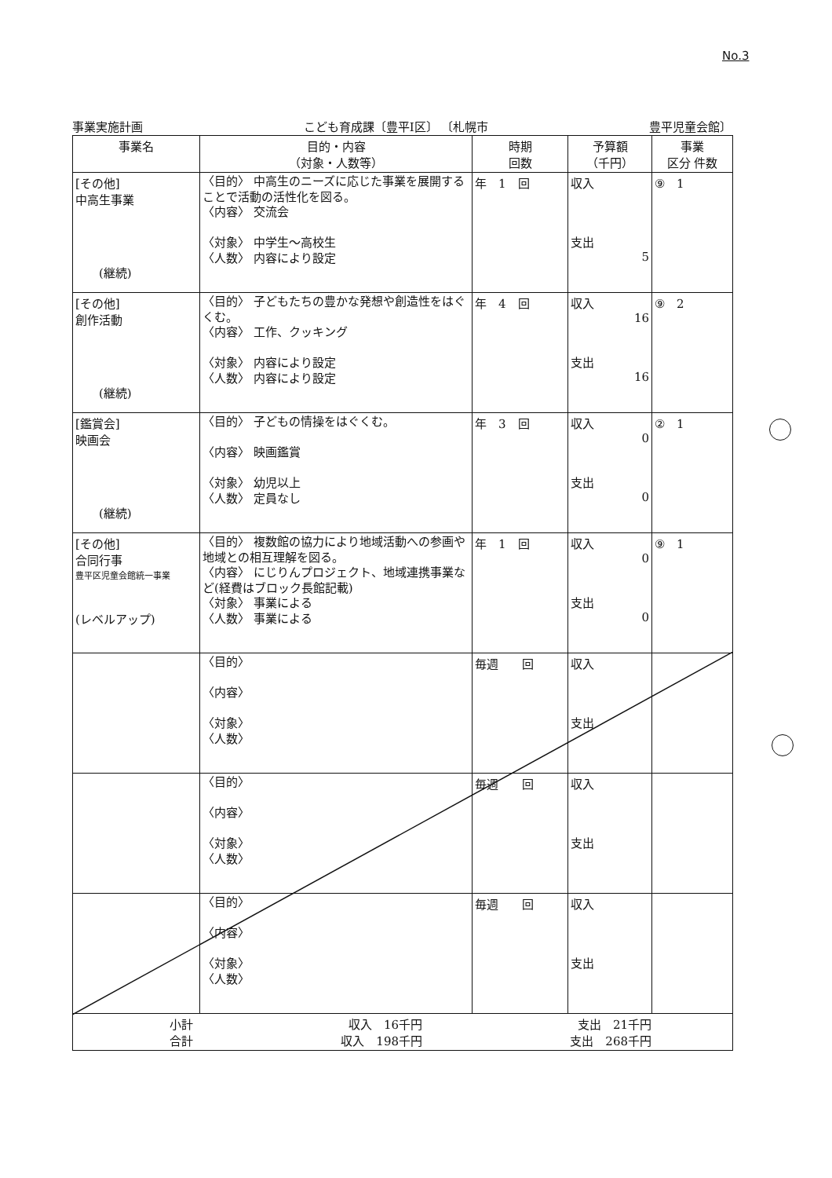No.3
事業実施計画 こども育成課〔豊平Ⅰ区〕 〔札幌市 豊平児童会館〕
| 事業名 | 目的・内容 （対象・人数等） | 時期 回数 | 予算額 （千円） | 事業 区分 件数 |
| --- | --- | --- | --- | --- |
| [その他] 中高生事業 (継続) | 〈目的〉 中高生のニーズに応じた事業を展開することで活動の活性化を図る。 〈内容〉 交流会 〈対象〉 中学生～高校生 〈人数〉 内容により設定 | 年 1 回 | 収入 支出 5 | ⑨ 1 |
| [その他] 創作活動 (継続) | 〈目的〉 子どもたちの豊かな発想や創造性をはぐくむ。 〈内容〉 工作、クッキング 〈対象〉 内容により設定 〈人数〉 内容により設定 | 年 4 回 | 収入 16 支出 16 | ⑨ 2 |
| [鑑賞会] 映画会 (継続) | 〈目的〉 子どもの情操をはぐくむ。 〈内容〉 映画鑑賞 〈対象〉 幼児以上 〈人数〉 定員なし | 年 3 回 | 収入 0 支出 0 | ② 1 |
| [その他] 合同行事 豊平区児童会館統一事業 (レベルアップ) | 〈目的〉 複数館の協力により地域活動への参画や地域との相互理解を図る。 〈内容〉 にじりんプロジェクト、地域連携事業など(経費はブロック長館記載) 〈対象〉 事業による 〈人数〉 事業による | 年 1 回 | 収入 0 支出 0 | ⑨ 1 |
| | 〈目的〉 〈内容〉 〈対象〉 〈人数〉 | 毎週 回 | 収入 支出 | |
| | 〈目的〉 〈内容〉 〈対象〉 〈人数〉 | 毎週 回 | 収入 支出 | |
| | 〈目的〉 〈内容〉 〈対象〉 〈人数〉 | 毎週 回 | 収入 支出 | |
| 小計 収入 16千円 支出 21千円 合計 収入 198千円 支出 268千円 | | | | |